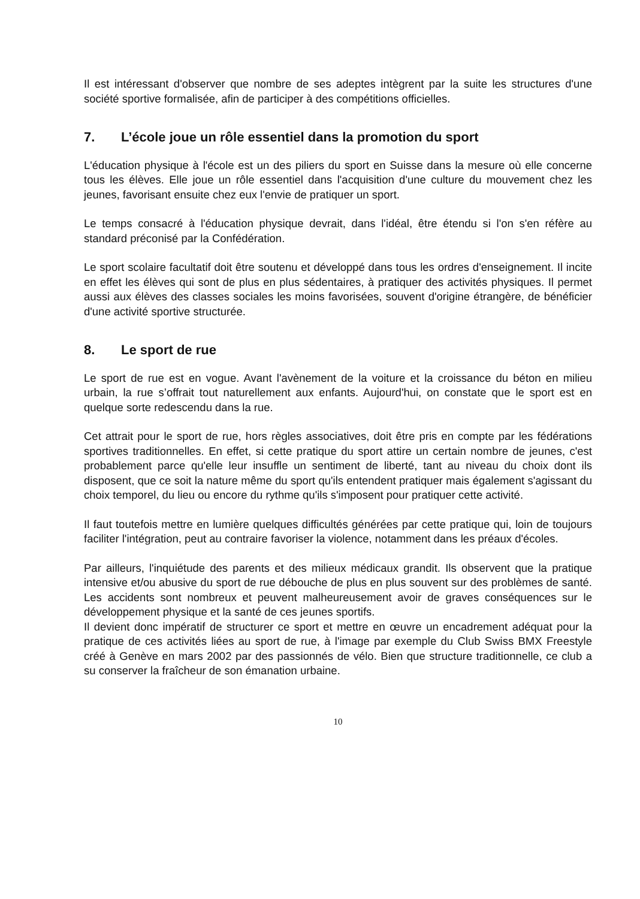Il est intéressant d'observer que nombre de ses adeptes intègrent par la suite les structures d'une société sportive formalisée, afin de participer à des compétitions officielles.
7. L’école joue un rôle essentiel dans la promotion du sport
L'éducation physique à l'école est un des piliers du sport en Suisse dans la mesure où elle concerne tous les élèves. Elle joue un rôle essentiel dans l'acquisition d'une culture du mouvement chez les jeunes, favorisant ensuite chez eux l'envie de pratiquer un sport.
Le temps consacré à l'éducation physique devrait, dans l'idéal, être étendu si l'on s'en réfère au standard préconisé par la Confédération.
Le sport scolaire facultatif doit être soutenu et développé dans tous les ordres d'enseignement. Il incite en effet les élèves qui sont de plus en plus sédentaires, à pratiquer des activités physiques. Il permet aussi aux élèves des classes sociales les moins favorisées, souvent d'origine étrangère, de bénéficier d'une activité sportive structurée.
8. Le sport de rue
Le sport de rue est en vogue. Avant l'avènement de la voiture et la croissance du béton en milieu urbain, la rue s’offrait tout naturellement aux enfants. Aujourd'hui, on constate que le sport est en quelque sorte redescendu dans la rue.
Cet attrait pour le sport de rue, hors règles associatives, doit être pris en compte par les fédérations sportives traditionnelles. En effet, si cette pratique du sport attire un certain nombre de jeunes, c'est probablement parce qu'elle leur insuffle un sentiment de liberté, tant au niveau du choix dont ils disposent, que ce soit la nature même du sport qu'ils entendent pratiquer mais également s'agissant du choix temporel, du lieu ou encore du rythme qu'ils s'imposent pour pratiquer cette activité.
Il faut toutefois mettre en lumière quelques difficultés générées par cette pratique qui, loin de toujours faciliter l'intégration, peut au contraire favoriser la violence, notamment dans les préaux d'écoles.
Par ailleurs, l'inquiétude des parents et des milieux médicaux grandit. Ils observent que la pratique intensive et/ou abusive du sport de rue débouche de plus en plus souvent sur des problèmes de santé. Les accidents sont nombreux et peuvent malheureusement avoir de graves conséquences sur le développement physique et la santé de ces jeunes sportifs.
Il devient donc impératif de structurer ce sport et mettre en œuvre un encadrement adéquat pour la pratique de ces activités liées au sport de rue, à l'image par exemple du Club Swiss BMX Freestyle créé à Genève en mars 2002 par des passionnés de vélo. Bien que structure traditionnelle, ce club a su conserver la fraîcheur de son émanation urbaine.
10